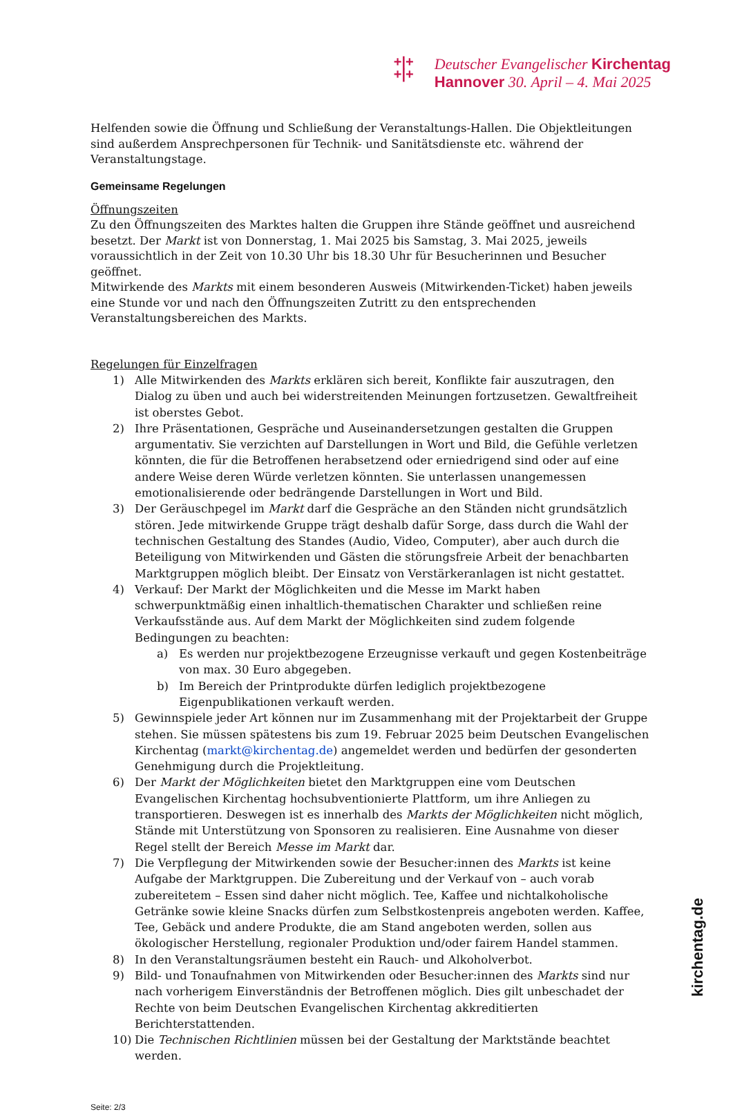+|+
+|+
Deutscher Evangelischer Kirchentag
Hannover 30. April – 4. Mai 2025
Helfenden sowie die Öffnung und Schließung der Veranstaltungs-Hallen. Die Objektleitungen sind außerdem Ansprechpersonen für Technik- und Sanitätsdienste etc. während der Veranstaltungstage.
Gemeinsame Regelungen
Öffnungszeiten
Zu den Öffnungszeiten des Marktes halten die Gruppen ihre Stände geöffnet und ausreichend besetzt. Der Markt ist von Donnerstag, 1. Mai 2025 bis Samstag, 3. Mai 2025, jeweils voraussichtlich in der Zeit von 10.30 Uhr bis 18.30 Uhr für Besucherinnen und Besucher geöffnet.
Mitwirkende des Markts mit einem besonderen Ausweis (Mitwirkenden-Ticket) haben jeweils eine Stunde vor und nach den Öffnungszeiten Zutritt zu den entsprechenden Veranstaltungsbereichen des Markts.
Regelungen für Einzelfragen
1) Alle Mitwirkenden des Markts erklären sich bereit, Konflikte fair auszutragen, den Dialog zu üben und auch bei widerstreitenden Meinungen fortzusetzen. Gewaltfreiheit ist oberstes Gebot.
2) Ihre Präsentationen, Gespräche und Auseinandersetzungen gestalten die Gruppen argumentativ. Sie verzichten auf Darstellungen in Wort und Bild, die Gefühle verletzen könnten, die für die Betroffenen herabsetzend oder erniedrigend sind oder auf eine andere Weise deren Würde verletzen könnten. Sie unterlassen unangemessen emotionalisierende oder bedrängende Darstellungen in Wort und Bild.
3) Der Geräuschpegel im Markt darf die Gespräche an den Ständen nicht grundsätzlich stören. Jede mitwirkende Gruppe trägt deshalb dafür Sorge, dass durch die Wahl der technischen Gestaltung des Standes (Audio, Video, Computer), aber auch durch die Beteiligung von Mitwirkenden und Gästen die störungsfreie Arbeit der benachbarten Marktgruppen möglich bleibt. Der Einsatz von Verstärkeranlagen ist nicht gestattet.
4) Verkauf: Der Markt der Möglichkeiten und die Messe im Markt haben schwerpunktmäßig einen inhaltlich-thematischen Charakter und schließen reine Verkaufsstände aus. Auf dem Markt der Möglichkeiten sind zudem folgende Bedingungen zu beachten:
a) Es werden nur projektbezogene Erzeugnisse verkauft und gegen Kostenbeiträge von max. 30 Euro abgegeben.
b) Im Bereich der Printprodukte dürfen lediglich projektbezogene Eigenpublikationen verkauft werden.
5) Gewinnspiele jeder Art können nur im Zusammenhang mit der Projektarbeit der Gruppe stehen. Sie müssen spätestens bis zum 19. Februar 2025 beim Deutschen Evangelischen Kirchentag (markt@kirchentag.de) angemeldet werden und bedürfen der gesonderten Genehmigung durch die Projektleitung.
6) Der Markt der Möglichkeiten bietet den Marktgruppen eine vom Deutschen Evangelischen Kirchentag hochsubventionierte Plattform, um ihre Anliegen zu transportieren. Deswegen ist es innerhalb des Markts der Möglichkeiten nicht möglich, Stände mit Unterstützung von Sponsoren zu realisieren. Eine Ausnahme von dieser Regel stellt der Bereich Messe im Markt dar.
7) Die Verpflegung der Mitwirkenden sowie der Besucher:innen des Markts ist keine Aufgabe der Marktgruppen. Die Zubereitung und der Verkauf von – auch vorab zubereitetem – Essen sind daher nicht möglich. Tee, Kaffee und nichtalkoholische Getränke sowie kleine Snacks dürfen zum Selbstkostenpreis angeboten werden. Kaffee, Tee, Gebäck und andere Produkte, die am Stand angeboten werden, sollen aus ökologischer Herstellung, regionaler Produktion und/oder fairem Handel stammen.
8) In den Veranstaltungsräumen besteht ein Rauch- und Alkoholverbot.
9) Bild- und Tonaufnahmen von Mitwirkenden oder Besucher:innen des Markts sind nur nach vorherigem Einverständnis der Betroffenen möglich. Dies gilt unbeschadet der Rechte von beim Deutschen Evangelischen Kirchentag akkreditierten Berichterstattenden.
10) Die Technischen Richtlinien müssen bei der Gestaltung der Marktstände beachtet werden.
Seite: 2/3
kirchentag.de